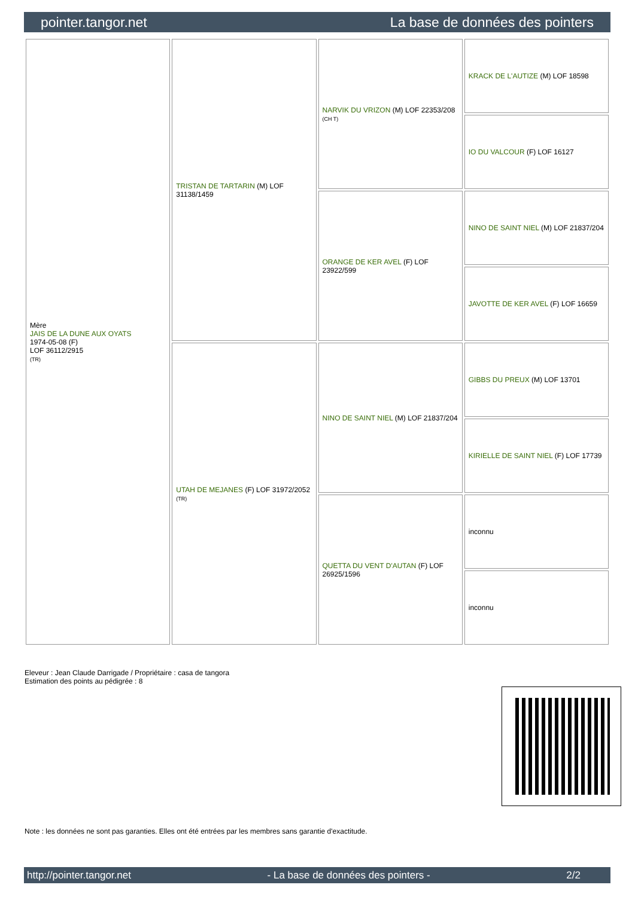pointer.tangor.net La base de données des pointers
| Mère JAIS DE LA DUNE AUX OYATS 1974-05-08 (F) LOF 36112/2915 (TR) | TRISTAN DE TARTARIN (M) LOF 31138/1459 | NARVIK DU VRIZON (M) LOF 22353/208 (CH T) | KRACK DE L'AUTIZE (M) LOF 18598 |
| | | | IO DU VALCOUR (F) LOF 16127 |
| | | ORANGE DE KER AVEL (F) LOF 23922/599 | NINO DE SAINT NIEL (M) LOF 21837/204 |
| | | | JAVOTTE DE KER AVEL (F) LOF 16659 |
| | UTAH DE MEJANES (F) LOF 31972/2052 (TR) | NINO DE SAINT NIEL (M) LOF 21837/204 | GIBBS DU PREUX (M) LOF 13701 |
| | | | KIRIELLE DE SAINT NIEL (F) LOF 17739 |
| | | QUETTA DU VENT D'AUTAN (F) LOF 26925/1596 | inconnu |
| | | | inconnu |
Eleveur : Jean Claude Darrigade / Propriétaire : casa de tangora
Estimation des points au pédigrée : 8
Note : les données ne sont pas garanties. Elles ont été entrées par les membres sans garantie d'exactitude.
http://pointer.tangor.net - La base de données des pointers - 2/2